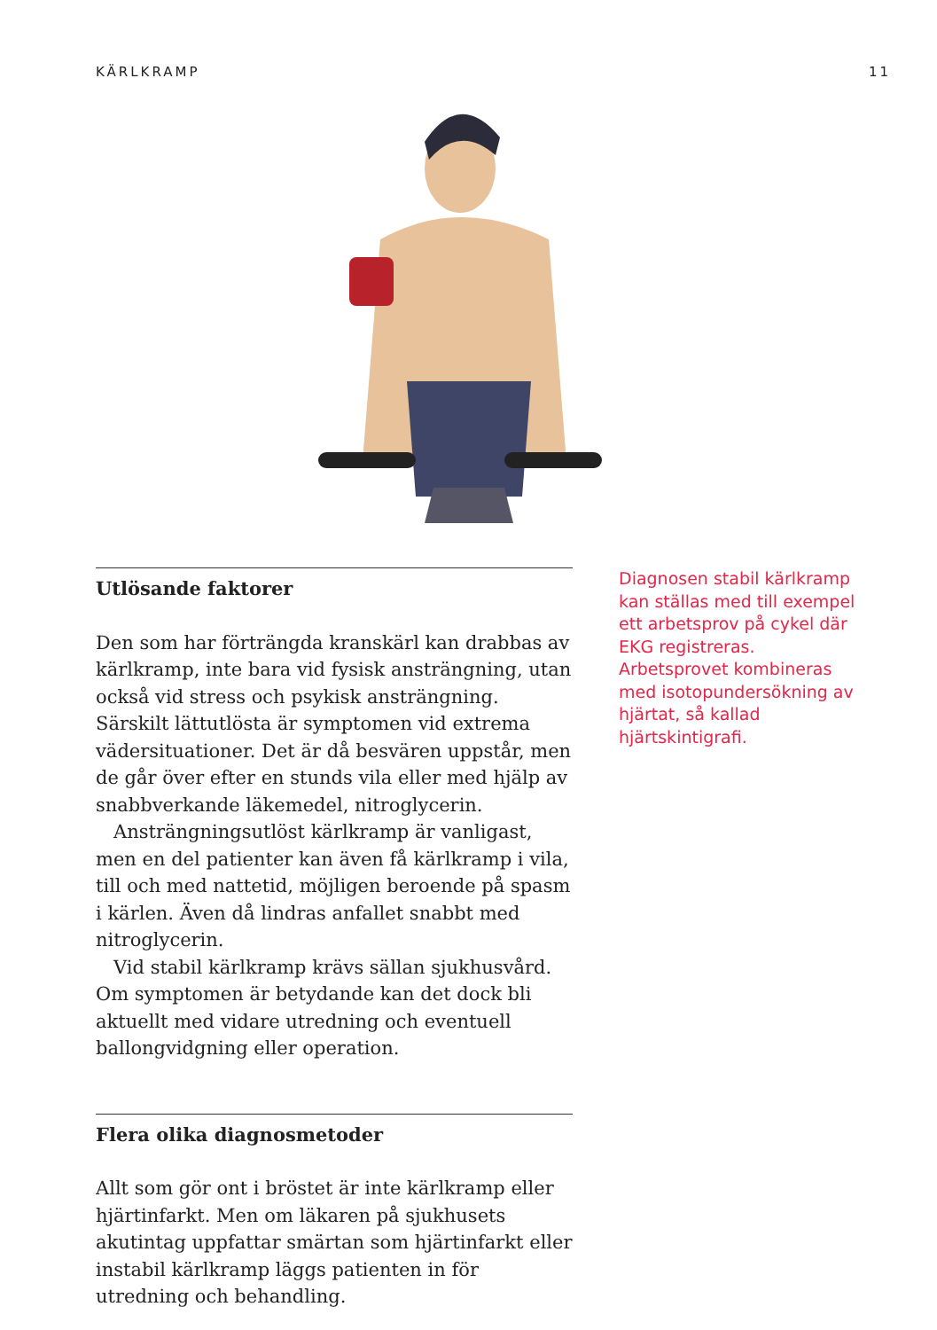KÄRLKRAMP 11
Utlösande faktorer
Den som har förträngda kranskärl kan drabbas av kärlkramp, inte bara vid fysisk ansträngning, utan också vid stress och psykisk ansträngning. Särskilt lättutlösta är symptomen vid extrema vädersituationer. Det är då besvären uppstår, men de går över efter en stunds vila eller med hjälp av snabbverkande läkemedel, nitroglycerin.
Ansträngningsutlöst kärlkramp är vanligast, men en del patienter kan även få kärlkramp i vila, till och med nattetid, möjligen beroende på spasm i kärlen. Även då lindras anfallet snabbt med nitroglycerin.
Vid stabil kärlkramp krävs sällan sjukhusvård. Om symptomen är betydande kan det dock bli aktuellt med vidare utredning och eventuell ballongvidgning eller operation.
Flera olika diagnosmetoder
Allt som gör ont i bröstet är inte kärlkramp eller hjärtinfarkt. Men om läkaren på sjukhusets akutintag uppfattar smärtan som hjärtinfarkt eller instabil kärlkramp läggs patienten in för utredning och behandling.
Diagnosen stabil kärlkramp kan ställas med till exempel ett arbetsprov på cykel där EKG registreras. Arbetsprovet kombineras med isotopundersökning av hjärtat, så kallad hjärtskintigrafi.